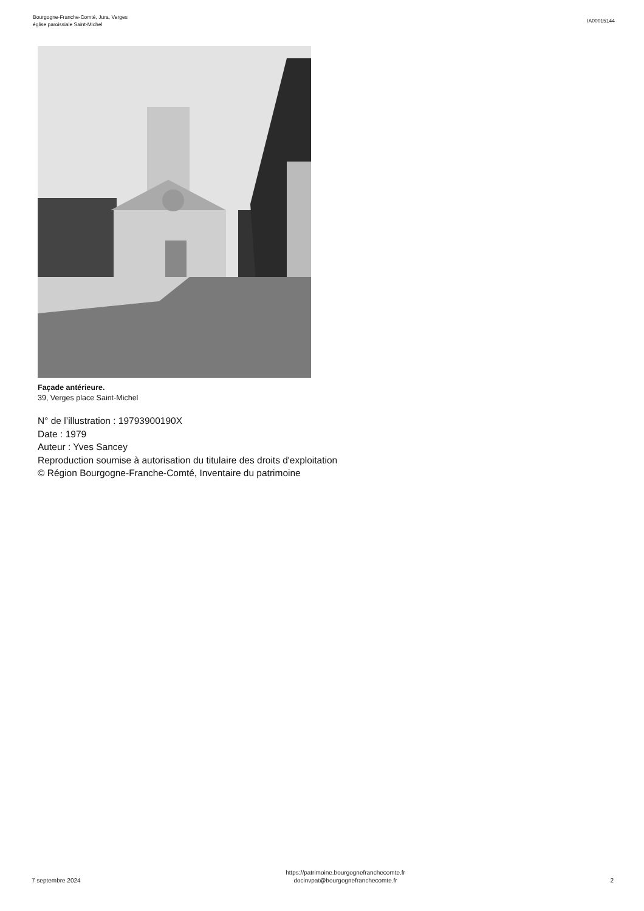Bourgogne-Franche-Comté, Jura, Verges
église paroissiale Saint-Michel
IA00015144
Façade antérieure.
39, Verges place Saint-Michel
N° de l’illustration : 19793900190X
Date : 1979
Auteur : Yves Sancey
Reproduction soumise à autorisation du titulaire des droits d'exploitation
© Région Bourgogne-Franche-Comté, Inventaire du patrimoine
7 septembre 2024
https://patrimoine.bourgognefranchecomte.fr
docinvpat@bourgognefranchecomte.fr
2